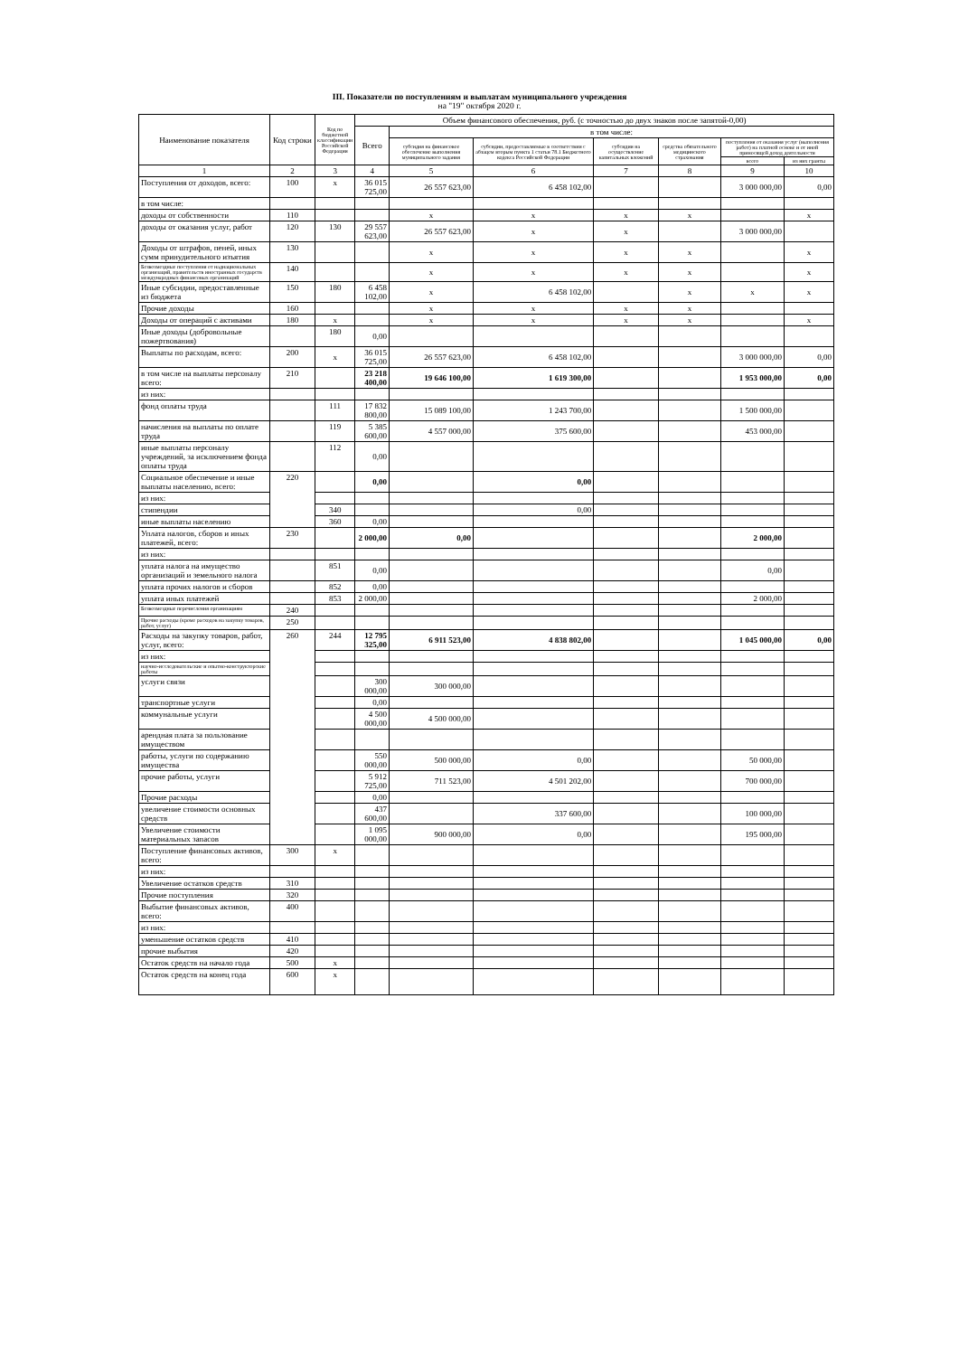III. Показатели по поступлениям и выплатам муниципального учреждения
на "19" октября 2020 г.
| Наименование показателя | Код строки | Код по бюджетной классификации Российской Федерации | Объем финансового обеспечения, руб. (с точностью до двух знаков после запятой-0,00) | | | | | | |
| --- | --- | --- | --- | --- | --- | --- | --- | --- | --- |
| | | | Всего | в том числе: | | | | | |
| | | | | субсидия на финансовое обеспечение выполнения муниципального задания | субсидии, предоставляемые в соответствии с абзацем вторым пункта 1 статьи 78.1 Бюджетного кодекса Российской Федерации | субсидии на осуществление капитальных вложений | средства обязательного медицинского страхования | поступления от оказания услуг (выполнения работ) на платной основе и от иной приносящей доход деятельности | |
| | | | | | | | | всего | из них гранты |
| 1 | 2 | 3 | 4 | 5 | 6 | 7 | 8 | 9 | 10 |
| Поступления от доходов, всего: | 100 | x | 36 015 725,00 | 26 557 623,00 | 6 458 102,00 | | | 3 000 000,00 | 0,00 |
| в том числе: | | | | | | | | | |
| доходы от собственности | 110 | | | x | x | x | x | | x |
| доходы от оказания услуг, работ | 120 | 130 | 29 557 623,00 | 26 557 623,00 | x | x | | 3 000 000,00 | |
| Доходы от штрафов, пеней, иных сумм принудительного изъятия | 130 | | | x | x | x | x | | x |
| Безвозмездные поступления от наднациональных организаций, правительств иностранных государств международных финансовых организаций | 140 | | | x | x | x | x | | x |
| Иные субсидии, предоставленные из бюджета | 150 | 180 | 6 458 102,00 | x | 6 458 102,00 | | x | x | x |
| Прочие доходы | 160 | | | x | x | x | x | | |
| Доходы от операций с активами | 180 | x | | x | x | x | x | | x |
| Иные доходы (добровольные пожертвования) | | 180 | 0,00 | | | | | | |
| Выплаты по расходам, всего: | 200 | x | 36 015 725,00 | 26 557 623,00 | 6 458 102,00 | | | 3 000 000,00 | 0,00 |
| в том числе на выплаты персоналу всего: | 210 | | 23 218 400,00 | 19 646 100,00 | 1 619 300,00 | | | 1 953 000,00 | 0,00 |
| из них: | | | | | | | | | |
| фонд оплаты труда | | 111 | 17 832 800,00 | 15 089 100,00 | 1 243 700,00 | | | 1 500 000,00 | |
| начисления на выплаты по оплате труда | | 119 | 5 385 600,00 | 4 557 000,00 | 375 600,00 | | | 453 000,00 | |
| иные выплаты персоналу учреждений, за исключением фонда оплаты труда | | 112 | 0,00 | | | | | | |
| Социальное обеспечение и иные выплаты населению, всего: | 220 | | 0,00 | | 0,00 | | | | |
| из них: | | | | | | | | | |
| стипендии | | 340 | | | 0,00 | | | | |
| иные выплаты населению | | 360 | 0,00 | | | | | | |
| Уплата налогов, сборов и иных платежей, всего: | 230 | | 2 000,00 | 0,00 | | | | 2 000,00 | |
| из них: | | | | | | | | | |
| уплата налога на имущество организаций и земельного налога | | 851 | 0,00 | | | | | 0,00 | |
| уплата прочих налогов и сборов | | 852 | 0,00 | | | | | | |
| уплата иных платежей | | 853 | 2 000,00 | | | | | 2 000,00 | |
| Безвозмездные перечисления организациям | 240 | | | | | | | | |
| Прочие расходы (кроме расходов на закупку товаров, работ, услуг) | 250 | | | | | | | | |
| Расходы на закупку товаров, работ, услуг, всего: | 260 | 244 | 12 795 325,00 | 6 911 523,00 | 4 838 802,00 | | | 1 045 000,00 | 0,00 |
| из них: | | | | | | | | | |
| научно-исследовательские и опытно-конструкторские работы | | | | | | | | | |
| услуги связи | | | 300 000,00 | 300 000,00 | | | | | |
| транспортные услуги | | | 0,00 | | | | | | |
| коммунальные услуги | | | 4 500 000,00 | 4 500 000,00 | | | | | |
| арендная плата за пользование имуществом | | | | | | | | | |
| работы, услуги по содержанию имущества | | | 550 000,00 | 500 000,00 | 0,00 | | | 50 000,00 | |
| прочие работы, услуги | | | 5 912 725,00 | 711 523,00 | 4 501 202,00 | | | 700 000,00 | |
| Прочие расходы | | | 0,00 | | | | | | |
| увеличение стоимости основных средств | | | 437 600,00 | | 337 600,00 | | | 100 000,00 | |
| Увеличение стоимости материальных запасов | | | 1 095 000,00 | 900 000,00 | 0,00 | | | 195 000,00 | |
| Поступление финансовых активов, всего: | 300 | x | | | | | | | |
| из них: | | | | | | | | | |
| Увеличение остатков средств | 310 | | | | | | | | |
| Прочие поступления | 320 | | | | | | | | |
| Выбытие финансовых активов, всего: | 400 | | | | | | | | |
| из них: | | | | | | | | | |
| уменьшение остатков средств | 410 | | | | | | | | |
| прочие выбытия | 420 | | | | | | | | |
| Остаток средств на начало года | 500 | x | | | | | | | |
| Остаток средств на конец года | 600 | x | | | | | | | |